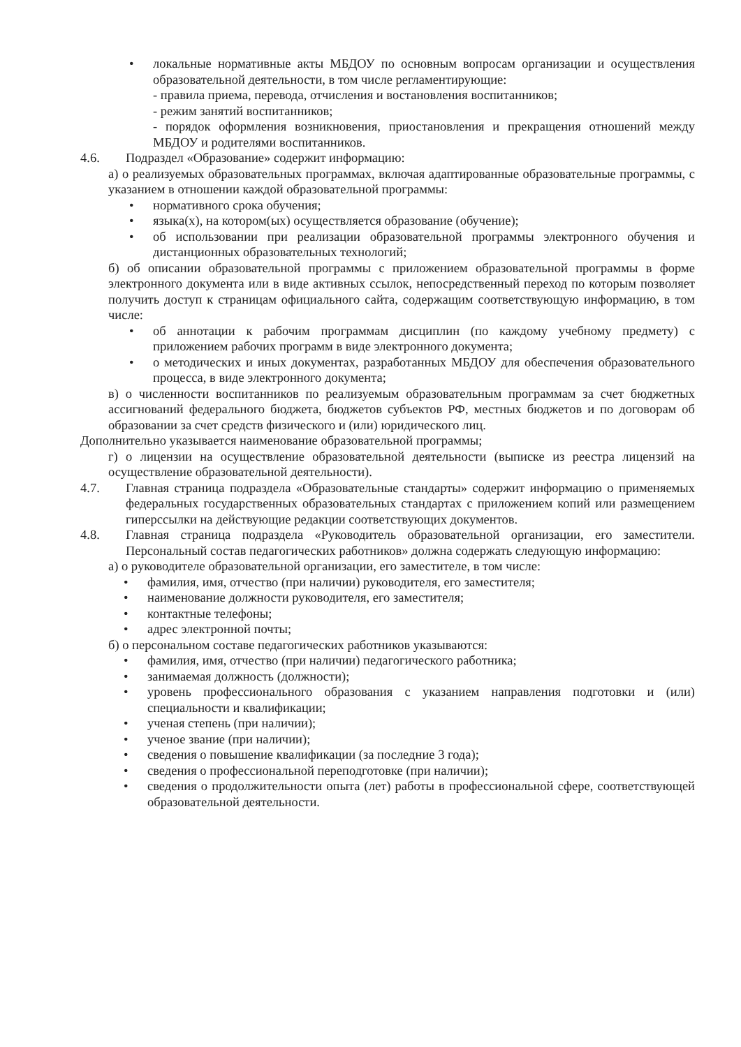• локальные нормативные акты МБДОУ по основным вопросам организации и осуществления образовательной деятельности, в том числе регламентирующие:
- правила приема, перевода, отчисления и востановления воспитанников;
- режим занятий воспитанников;
- порядок оформления возникновения, приостановления и прекращения отношений между МБДОУ и родителями воспитанников.
4.6. Подраздел «Образование» содержит информацию:
а) о реализуемых образовательных программах, включая адаптированные образовательные программы, с указанием в отношении каждой образовательной программы:
• нормативного срока обучения;
• языка(х), на котором(ых) осуществляется образование (обучение);
• об использовании при реализации образовательной программы электронного обучения и дистанционных образовательных технологий;
б) об описании образовательной программы с приложением образовательной программы в форме электронного документа или в виде активных ссылок, непосредственный переход по которым позволяет получить доступ к страницам официального сайта, содержащим соответствующую информацию, в том числе:
• об аннотации к рабочим программам дисциплин (по каждому учебному предмету) с приложением рабочих программ в виде электронного документа;
• о методических и иных документах, разработанных МБДОУ для обеспечения образовательного процесса, в виде электронного документа;
в) о численности воспитанников по реализуемым образовательным программам за счет бюджетных ассигнований федерального бюджета, бюджетов субъектов РФ, местных бюджетов и по договорам об образовании за счет средств физического и (или) юридического лиц.
Дополнительно указывается наименование образовательной программы;
г) о лицензии на осуществление образовательной деятельности (выписке из реестра лицензий на осуществление образовательной деятельности).
4.7. Главная страница подраздела «Образовательные стандарты» содержит информацию о применяемых федеральных государственных образовательных стандартах с приложением копий или размещением гиперссылки на действующие редакции соответствующих документов.
4.8. Главная страница подраздела «Руководитель образовательной организации, его заместители. Персональный состав педагогических работников» должна содержать следующую информацию:
а) о руководителе образовательной организации, его заместителе, в том числе:
• фамилия, имя, отчество (при наличии) руководителя, его заместителя;
• наименование должности руководителя, его заместителя;
• контактные телефоны;
• адрес электронной почты;
б) о персональном составе педагогических работников указываются:
• фамилия, имя, отчество (при наличии) педагогического работника;
• занимаемая должность (должности);
• уровень профессионального образования с указанием направления подготовки и (или) специальности и квалификации;
• ученая степень (при наличии);
• ученое звание (при наличии);
• сведения о повышение квалификации (за последние 3 года);
• сведения о профессиональной переподготовке (при наличии);
• сведения о продолжительности опыта (лет) работы в профессиональной сфере, соответствующей образовательной деятельности.